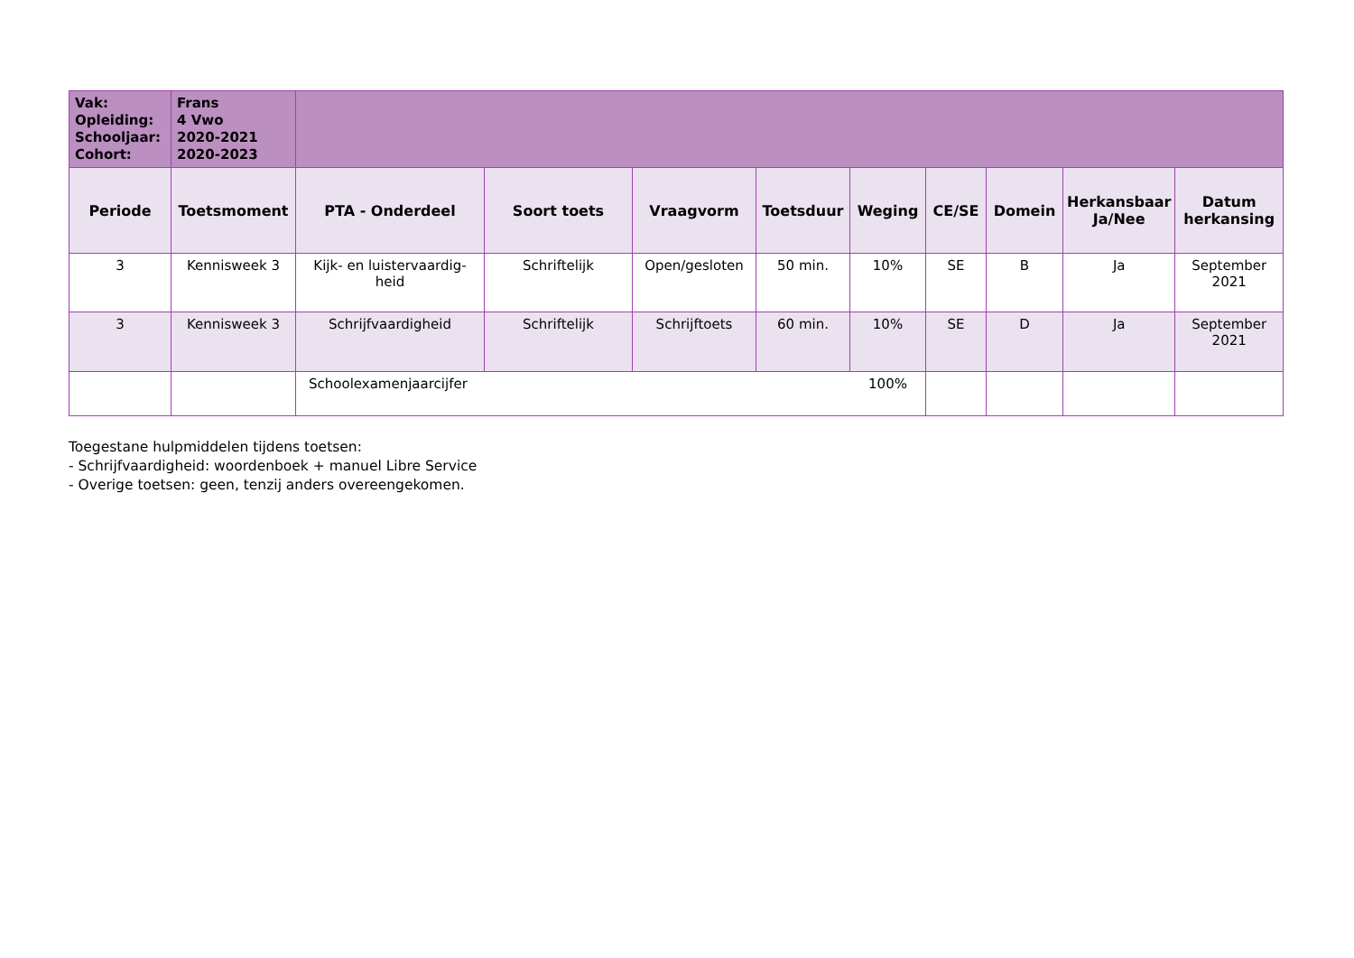| Vak: Opleiding: Schooljaar: Cohort: | Frans 4 Vwo 2020-2021 2020-2023 | | | | | | | | | |
| Periode | Toetsmoment | PTA - Onderdeel | Soort toets | Vraagvorm | Toetsduur | Weging | CE/SE | Domein | Herkansbaar Ja/Nee | Datum herkansing |
| 3 | Kennisweek 3 | Kijk- en luistervaardig-heid | Schriftelijk | Open/gesloten | 50 min. | 10% | SE | B | Ja | September 2021 |
| 3 | Kennisweek 3 | Schrijfvaardigheid | Schriftelijk | Schrijftoets | 60 min. | 10% | SE | D | Ja | September 2021 |
| | | Schoolexamenjaarcijfer 100% | | | | | | | | |
Toegestane hulpmiddelen tijdens toetsen:
- Schrijfvaardigheid: woordenboek + manuel Libre Service
- Overige toetsen: geen, tenzij anders overeengekomen.